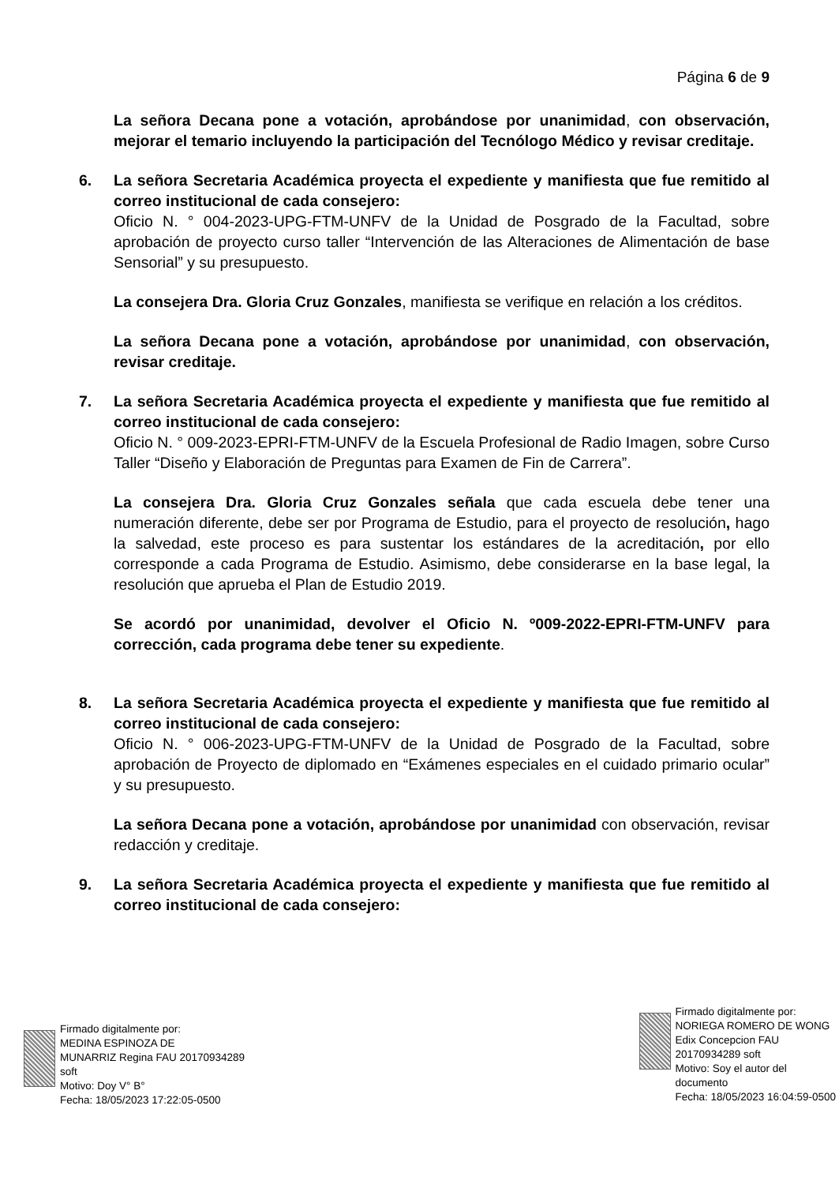Página 6 de 9
La señora Decana pone a votación, aprobándose por unanimidad, con observación, mejorar el temario incluyendo la participación del Tecnólogo Médico y revisar creditaje.
6. La señora Secretaria Académica proyecta el expediente y manifiesta que fue remitido al correo institucional de cada consejero:
Oficio N. ° 004-2023-UPG-FTM-UNFV de la Unidad de Posgrado de la Facultad, sobre aprobación de proyecto curso taller “Intervención de las Alteraciones de Alimentación de base Sensorial” y su presupuesto.
La consejera Dra. Gloria Cruz Gonzales, manifiesta se verifique en relación a los créditos.
La señora Decana pone a votación, aprobándose por unanimidad, con observación, revisar creditaje.
7. La señora Secretaria Académica proyecta el expediente y manifiesta que fue remitido al correo institucional de cada consejero:
Oficio N. ° 009-2023-EPRI-FTM-UNFV de la Escuela Profesional de Radio Imagen, sobre Curso Taller “Diseño y Elaboración de Preguntas para Examen de Fin de Carrera”.
La consejera Dra. Gloria Cruz Gonzales señala que cada escuela debe tener una numeración diferente, debe ser por Programa de Estudio, para el proyecto de resolución, hago la salvedad, este proceso es para sustentar los estándares de la acreditación, por ello corresponde a cada Programa de Estudio. Asimismo, debe considerarse en la base legal, la resolución que aprueba el Plan de Estudio 2019.
Se acordó por unanimidad, devolver el Oficio N. º009-2022-EPRI-FTM-UNFV para corrección, cada programa debe tener su expediente.
8. La señora Secretaria Académica proyecta el expediente y manifiesta que fue remitido al correo institucional de cada consejero:
Oficio N. ° 006-2023-UPG-FTM-UNFV de la Unidad de Posgrado de la Facultad, sobre aprobación de Proyecto de diplomado en “Exámenes especiales en el cuidado primario ocular” y su presupuesto.
La señora Decana pone a votación, aprobándose por unanimidad con observación, revisar redacción y creditaje.
9. La señora Secretaria Académica proyecta el expediente y manifiesta que fue remitido al correo institucional de cada consejero:
Firmado digitalmente por:
MEDINA ESPINOZA DE
MUNARRIZ Regina FAU 20170934289
soft
Motivo: Doy V° B°
Fecha: 18/05/2023 17:22:05-0500
Firmado digitalmente por:
NORIEGA ROMERO DE WONG
Edix Concepcion FAU
20170934289 soft
Motivo: Soy el autor del
documento
Fecha: 18/05/2023 16:04:59-0500